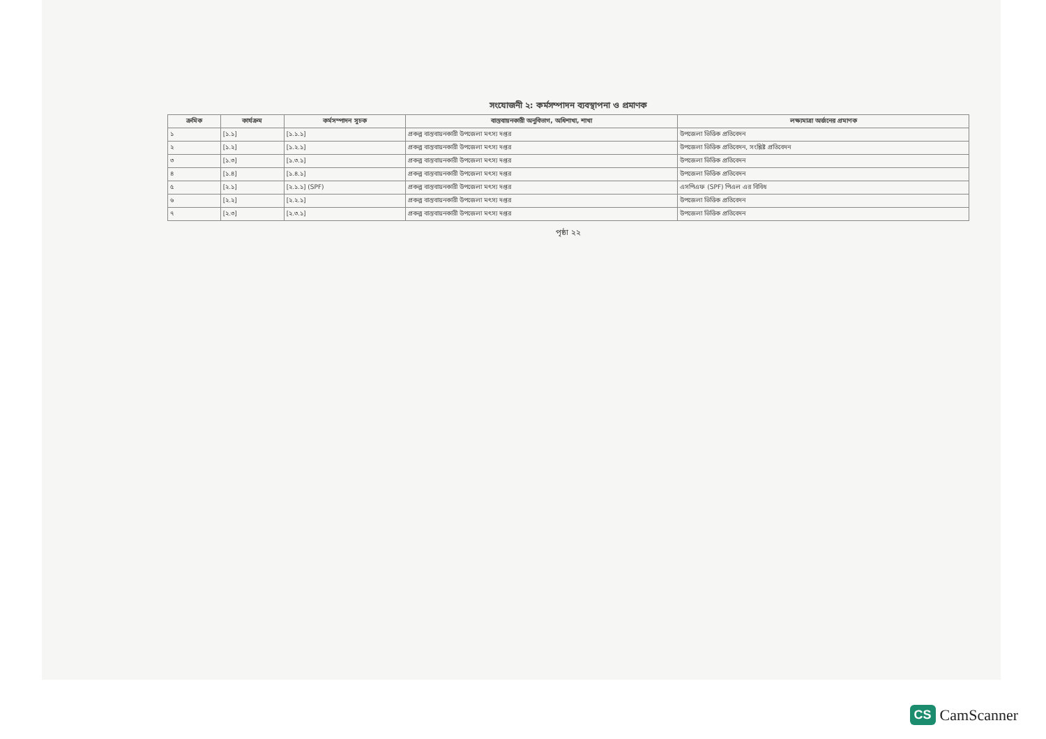সংযোজনী ২: কর্মসম্পাদন ব্যবস্থাপনা ও প্রমাণক
| ক্রমিক | কার্যক্রম | কর্মসম্পাদন সূচক | বাস্তবায়নকারী অনুবিভাগ, অধিশাখা, শাখা | লক্ষ্যমাত্রা অর্জনের প্রমাণক |
| --- | --- | --- | --- | --- |
| ১ | [১.১] | [১.১.১] | প্রকল্প বাস্তবায়নকারী উপজেলা মৎস্য দপ্তর | উপজেলা ভিত্তিক প্রতিবেদন |
| ২ | [১.২] | [১.২.১] | প্রকল্প বাস্তবায়নকারী উপজেলা মৎস্য দপ্তর | উপজেলা ভিত্তিক প্রতিবেদন, সংশ্লিষ্ট প্রতিবেদন |
| ৩ | [১.৩] | [১.৩.১] | প্রকল্প বাস্তবায়নকারী উপজেলা মৎস্য দপ্তর | উপজেলা ভিত্তিক প্রতিবেদন |
| ৪ | [১.৪] | [১.৪.১] | প্রকল্প বাস্তবায়নকারী উপজেলা মৎস্য দপ্তর | উপজেলা ভিত্তিক প্রতিবেদন |
| ৫ | [২.১] | [২.১.১] (SPF) | প্রকল্প বাস্তবায়নকারী উপজেলা মৎস্য দপ্তর | এসপিএফ (SPF) পিএল এর বিবিধ |
| ৬ | [২.২] | [২.২.১] | প্রকল্প বাস্তবায়নকারী উপজেলা মৎস্য দপ্তর | উপজেলা ভিত্তিক প্রতিবেদন |
| ৭ | [২.৩] | [২.৩.১] | প্রকল্প বাস্তবায়নকারী উপজেলা মৎস্য দপ্তর | উপজেলা ভিত্তিক প্রতিবেদন |
পৃষ্ঠা ২২
CS CamScanner